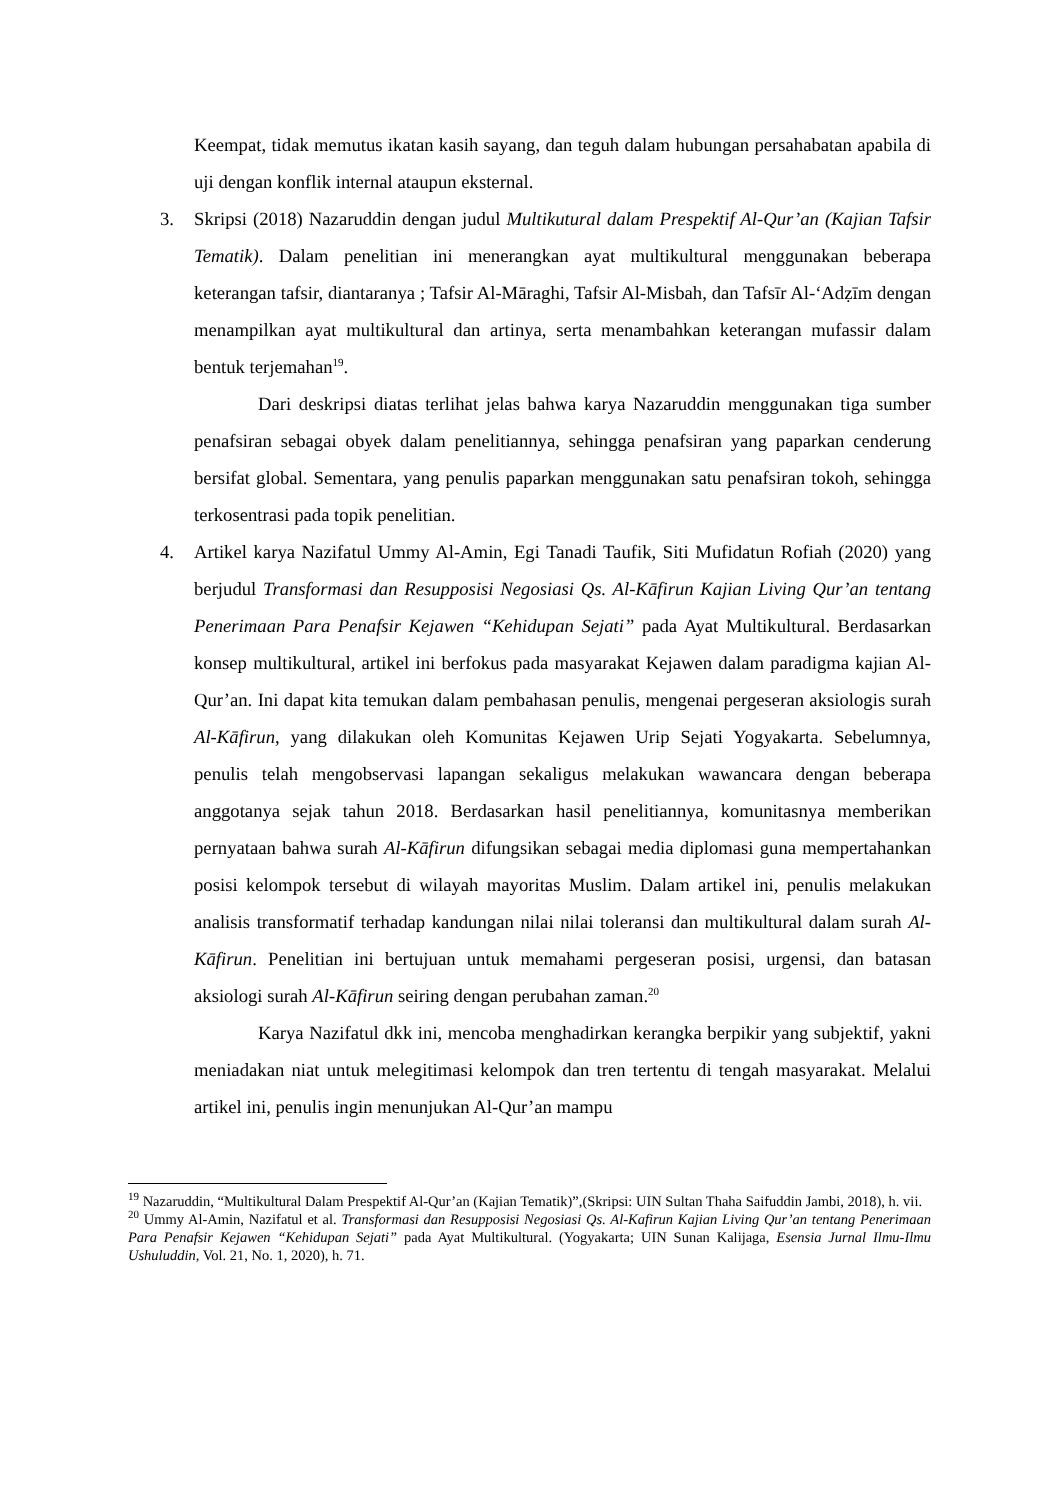Keempat, tidak memutus ikatan kasih sayang, dan teguh dalam hubungan persahabatan apabila di uji dengan konflik internal ataupun eksternal.
3. Skripsi (2018) Nazaruddin dengan judul Multikutural dalam Prespektif Al-Qur’an (Kajian Tafsir Tematik). Dalam penelitian ini menerangkan ayat multikultural menggunakan beberapa keterangan tafsir, diantaranya ; Tafsir Al-Māraghi, Tafsir Al-Misbah, dan Tafsīr Al-‘Adẓīm dengan menampilkan ayat multikultural dan artinya, serta menambahkan keterangan mufassir dalam bentuk terjemahan<sup>19</sup>.
Dari deskripsi diatas terlihat jelas bahwa karya Nazaruddin menggunakan tiga sumber penafsiran sebagai obyek dalam penelitiannya, sehingga penafsiran yang paparkan cenderung bersifat global. Sementara, yang penulis paparkan menggunakan satu penafsiran tokoh, sehingga terkosentrasi pada topik penelitian.
4. Artikel karya Nazifatul Ummy Al-Amin, Egi Tanadi Taufik, Siti Mufidatun Rofiah (2020) yang berjudul Transformasi dan Resupposisi Negosiasi Qs. Al-Kāfirun Kajian Living Qur’an tentang Penerimaan Para Penafsir Kejawen “Kehidupan Sejati” pada Ayat Multikultural. Berdasarkan konsep multikultural, artikel ini berfokus pada masyarakat Kejawen dalam paradigma kajian Al-Qur’an. Ini dapat kita temukan dalam pembahasan penulis, mengenai pergeseran aksiologis surah Al-Kāfirun, yang dilakukan oleh Komunitas Kejawen Urip Sejati Yogyakarta. Sebelumnya, penulis telah mengobservasi lapangan sekaligus melakukan wawancara dengan beberapa anggotanya sejak tahun 2018. Berdasarkan hasil penelitiannya, komunitasnya memberikan pernyataan bahwa surah Al-Kāfirun difungsikan sebagai media diplomasi guna mempertahankan posisi kelompok tersebut di wilayah mayoritas Muslim. Dalam artikel ini, penulis melakukan analisis transformatif terhadap kandungan nilai nilai toleransi dan multikultural dalam surah Al-Kāfirun. Penelitian ini bertujuan untuk memahami pergeseran posisi, urgensi, dan batasan aksiologi surah Al-Kāfirun seiring dengan perubahan zaman.<sup>20</sup>
Karya Nazifatul dkk ini, mencoba menghadirkan kerangka berpikir yang subjektif, yakni meniadakan niat untuk melegitimasi kelompok dan tren tertentu di tengah masyarakat. Melalui artikel ini, penulis ingin menunjukan Al-Qur’an mampu
<sup>19</sup> Nazaruddin, “Multikultural Dalam Prespektif Al-Qur’an (Kajian Tematik)”,(Skripsi: UIN Sultan Thaha Saifuddin Jambi, 2018), h. vii.
<sup>20</sup> Ummy Al-Amin, Nazifatul et al. Transformasi dan Resupposisi Negosiasi Qs. Al-Kafirun Kajian Living Qur’an tentang Penerimaan Para Penafsir Kejawen “Kehidupan Sejati” pada Ayat Multikultural. (Yogyakarta; UIN Sunan Kalijaga, Esensia Jurnal Ilmu-Ilmu Ushuluddin, Vol. 21, No. 1, 2020), h. 71.